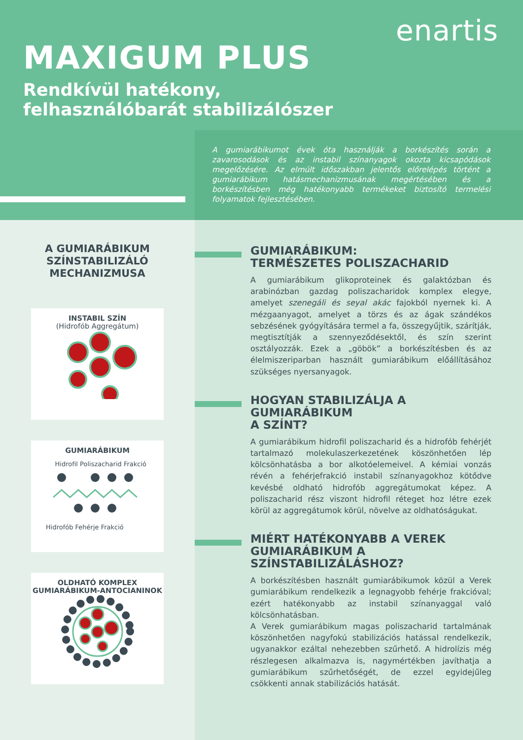enartis
MAXIGUM PLUS
Rendkívül hatékony,
felhasználóbarát stabilizálószer
A gumiarábikumot évek óta használják a borkészítés során a zavarosodások és az instabil színanyagok okozta kicsapódások megelőzésére. Az elmúlt időszakban jelentős előrelépés történt a gumiarábikum hatásmechanizmusának megértésében és a borkészítésben még hatékonyabb termékeket biztosító termelési folyamatok fejlesztésében.
A GUMIARÁBIKUM
SZÍNSTABILIZÁLÓ
MECHANIZMUSA
INSTABIL SZÍN
(Hidrofób Aggregátum)
GUMIARÁBIKUM
Hidrofil Poliszacharid Frakció
Hidrofób Fehérje Frakció
OLDHATÓ KOMPLEX
GUMIARÁBIKUM-ANTOCIANINOK
GUMIARÁBIKUM:
TERMÉSZETES POLISZACHARID
A gumiarábikum glikoproteinek és galaktózban és arabinózban gazdag poliszacharidok komplex elegye, amelyet szenegáli és seyal akác fajokból nyernek ki. A mézgaanyagot, amelyet a törzs és az ágak szándékos sebzésének gyógyítására termel a fa, összegyűjtik, szárítják, megtisztítják a szennyeződésektől, és szín szerint osztályozzák. Ezek a „göbök” a borkészítésben és az élelmiszeriparban használt gumiarábikum előállításához szükséges nyersanyagok.
HOGYAN STABILIZÁLJA A GUMIARÁBIKUM
A SZÍNT?
A gumiarábikum hidrofil poliszacharid és a hidrofób fehérjét tartalmazó molekulaszerkezetének köszönhetően lép kölcsönhatásba a bor alkotóelemeivel. A kémiai vonzás révén a fehérjefrakció instabil színanyagokhoz kötődve kevésbé oldható hidrofób aggregátumokat képez. A poliszacharid rész viszont hidrofil réteget hoz létre ezek körül az aggregátumok körül, növelve az oldhatóságukat.
MIÉRT HATÉKONYABB A VEREK
GUMIARÁBIKUM A SZÍNSTABILIZÁLÁSHOZ?
A borkészítésben használt gumiarábikumok közül a Verek gumiarábikum rendelkezik a legnagyobb fehérje frakcióval; ezért hatékonyabb az instabil színanyaggal való kölcsönhatásban.
A Verek gumiarábikum magas poliszacharid tartalmának köszönhetően nagyfokú stabilizációs hatással rendelkezik, ugyanakkor ezáltal nehezebben szűrhető. A hidrolízis még részlegesen alkalmazva is, nagymértékben javíthatja a gumiarábikum szűrhetőségét, de ezzel egyidejűleg csökkenti annak stabilizációs hatását.